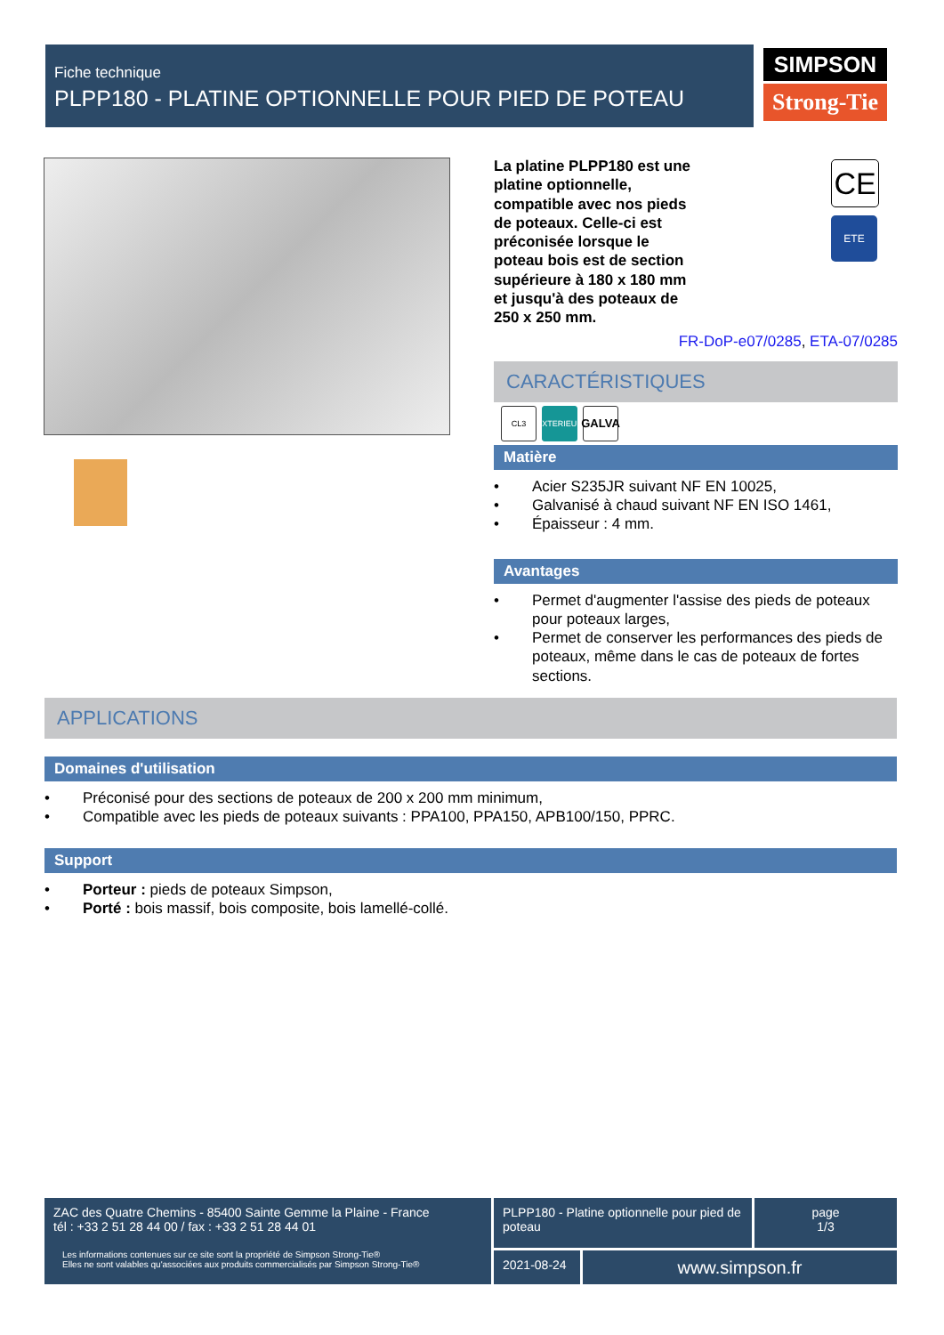Fiche technique
PLPP180 - PLATINE OPTIONNELLE POUR PIED DE POTEAU
SIMPSON
Strong-Tie
CE
ETE
La platine PLPP180 est une platine optionnelle, compatible avec nos pieds de poteaux. Celle-ci est préconisée lorsque le poteau bois est de section supérieure à 180 x 180 mm et jusqu'à des poteaux de 250 x 250 mm.
FR-DoP-e07/0285, ETA-07/0285
CARACTÉRISTIQUES
CL3 EXTERIEUR
GALVA
Matière
• Acier S235JR suivant NF EN 10025,
• Galvanisé à chaud suivant NF EN ISO 1461,
• Épaisseur : 4 mm.
Avantages
• Permet d'augmenter l'assise des pieds de poteaux pour poteaux larges,
• Permet de conserver les performances des pieds de poteaux, même dans le cas de poteaux de fortes sections.
APPLICATIONS
Domaines d'utilisation
• Préconisé pour des sections de poteaux de 200 x 200 mm minimum,
• Compatible avec les pieds de poteaux suivants : PPA100, PPA150, APB100/150, PPRC.
Support
• Porteur : pieds de poteaux Simpson,
• Porté : bois massif, bois composite, bois lamellé-collé.
ZAC des Quatre Chemins - 85400 Sainte Gemme la Plaine - France
tél : +33 2 51 28 44 00 / fax : +33 2 51 28 44 01
Les informations contenues sur ce site sont la propriété de Simpson Strong-Tie®
Elles ne sont valables qu'associées aux produits commercialisés par Simpson Strong-Tie®
PLPP180 - Platine optionnelle pour pied de poteau
page
1/3
2021-08-24
www.simpson.fr